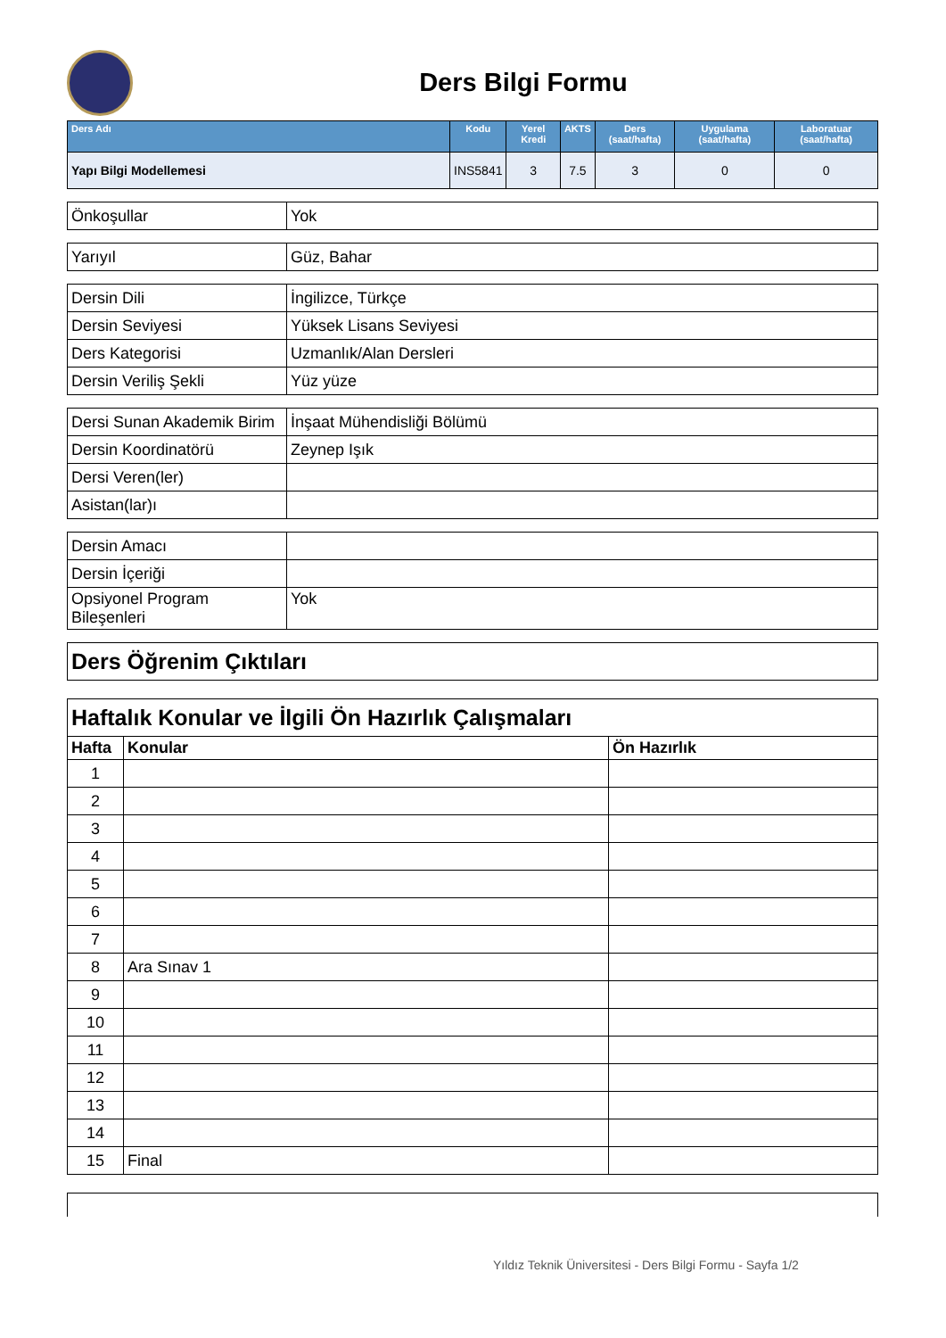Ders Bilgi Formu
| Ders Adı | Kodu | Yerel Kredi | AKTS | Ders (saat/hafta) | Uygulama (saat/hafta) | Laboratuar (saat/hafta) |
| --- | --- | --- | --- | --- | --- | --- |
| Yapı Bilgi Modellemesi | INS5841 | 3 | 7.5 | 3 | 0 | 0 |
| Önkoşullar | Yok |
| Yarıyıl | Güz, Bahar |
| Dersin Dili | İngilizce, Türkçe |
| Dersin Seviyesi | Yüksek Lisans Seviyesi |
| Ders Kategorisi | Uzmanlık/Alan Dersleri |
| Dersin Veriliş Şekli | Yüz yüze |
| Dersi Sunan Akademik Birim | İnşaat Mühendisliği Bölümü |
| Dersin Koordinatörü | Zeynep Işık |
| Dersi Veren(ler) | |
| Asistan(lar)ı | |
| Dersin Amacı | |
| Dersin İçeriği | |
| Opsiyonel Program Bileşenleri | Yok |
| Ders Öğrenim Çıktıları |
| Haftalık Konular ve İlgili Ön Hazırlık Çalışmaları | | |
| Hafta | Konular | Ön Hazırlık |
| 1 | | |
| 2 | | |
| 3 | | |
| 4 | | |
| 5 | | |
| 6 | | |
| 7 | | |
| 8 | Ara Sınav 1 | |
| 9 | | |
| 10 | | |
| 11 | | |
| 12 | | |
| 13 | | |
| 14 | | |
| 15 | Final | |
Yıldız Teknik Üniversitesi - Ders Bilgi Formu - Sayfa 1/2